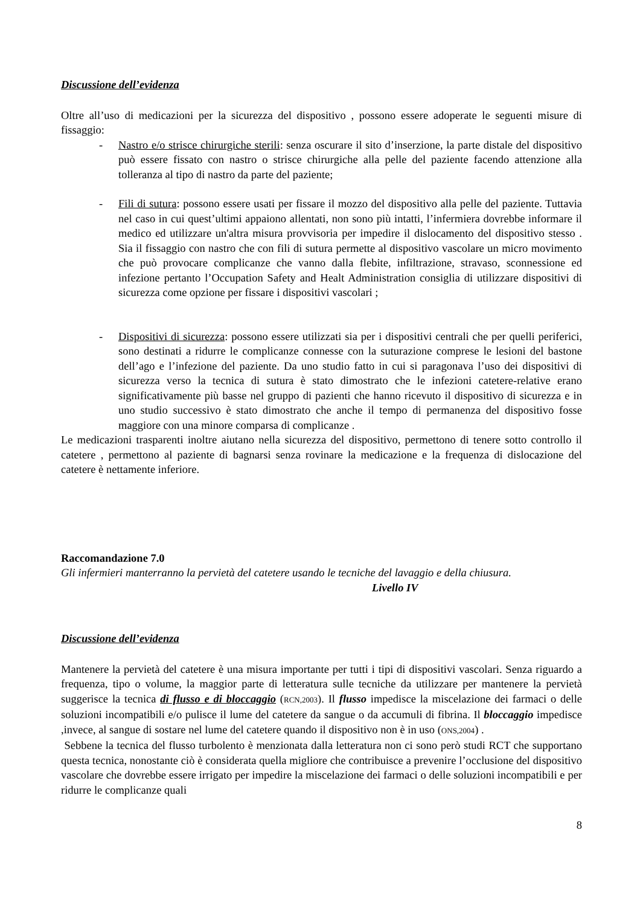Discussione dell’evidenza
Oltre all’uso di medicazioni per la sicurezza del dispositivo , possono essere adoperate le seguenti misure di fissaggio:
- Nastro e/o strisce chirurgiche sterili: senza oscurare il sito d’inserzione, la parte distale del dispositivo può essere fissato con nastro o strisce chirurgiche alla pelle del paziente facendo attenzione alla tolleranza al tipo di nastro da parte del paziente;
- Fili di sutura: possono essere usati per fissare il mozzo del dispositivo alla pelle del paziente. Tuttavia nel caso in cui quest’ultimi appaiono allentati, non sono più intatti, l’infermiera dovrebbe informare il medico ed utilizzare un'altra misura provvisoria per impedire il dislocamento del dispositivo stesso . Sia il fissaggio con nastro che con fili di sutura permette al dispositivo vascolare un micro movimento che può provocare complicanze che vanno dalla flebite, infiltrazione, stravaso, sconnessione ed infezione pertanto l’Occupation Safety and Healt Administration consiglia di utilizzare dispositivi di sicurezza come opzione per fissare i dispositivi vascolari ;
- Dispositivi di sicurezza: possono essere utilizzati sia per i dispositivi centrali che per quelli periferici, sono destinati a ridurre le complicanze connesse con la suturazione comprese le lesioni del bastone dell’ago e l’infezione del paziente. Da uno studio fatto in cui si paragonava l’uso dei dispositivi di sicurezza verso la tecnica di sutura è stato dimostrato che le infezioni catetere-relative erano significativamente più basse nel gruppo di pazienti che hanno ricevuto il dispositivo di sicurezza e in uno studio successivo è stato dimostrato che anche il tempo di permanenza del dispositivo fosse maggiore con una minore comparsa di complicanze .
Le medicazioni trasparenti inoltre aiutano nella sicurezza del dispositivo, permettono di tenere sotto controllo il catetere , permettono al paziente di bagnarsi senza rovinare la medicazione e la frequenza di dislocazione del catetere è nettamente inferiore.
Raccomandazione 7.0
Gli infermieri manterranno la pervietà del catetere usando le tecniche del lavaggio e della chiusura.
Livello IV
Discussione dell’evidenza
Mantenere la pervietà del catetere è una misura importante per tutti i tipi di dispositivi vascolari. Senza riguardo a frequenza, tipo o volume, la maggior parte di letteratura sulle tecniche da utilizzare per mantenere la pervietà suggerisce la tecnica di flusso e di bloccaggio (RCN,2003). Il flusso impedisce la miscelazione dei farmaci o delle soluzioni incompatibili e/o pulisce il lume del catetere da sangue o da accumuli di fibrina. Il bloccaggio impedisce ,invece, al sangue di sostare nel lume del catetere quando il dispositivo non è in uso (ONS,2004) .
Sebbene la tecnica del flusso turbolento è menzionata dalla letteratura non ci sono però studi RCT che supportano questa tecnica, nonostante ciò è considerata quella migliore che contribuisce a prevenire l’occlusione del dispositivo vascolare che dovrebbe essere irrigato per impedire la miscelazione dei farmaci o delle soluzioni incompatibili e per ridurre le complicanze quali
8